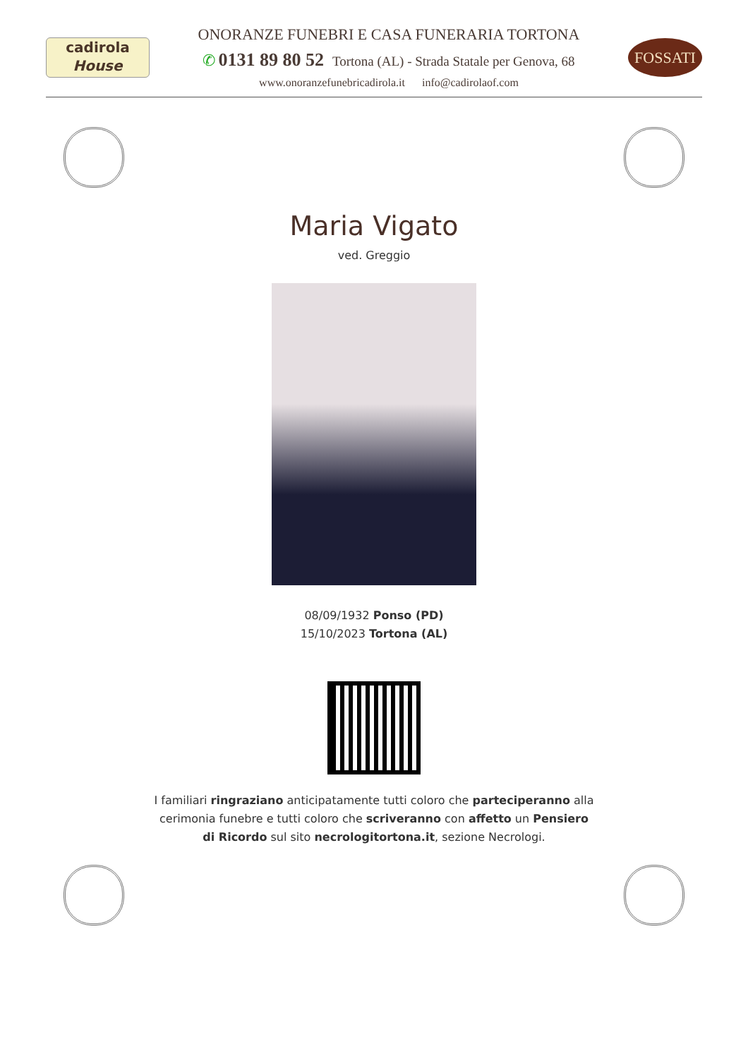cadirola
House
ONORANZE FUNEBRI E CASA FUNERARIA TORTONA
✆ 0131 89 80 52 Tortona (AL) - Strada Statale per Genova, 68
www.onoranzefunebricadirola.it info@cadirolaof.com
FOSSATI
Maria Vigato
ved. Greggio
08/09/1932 Ponso (PD)
15/10/2023 Tortona (AL)
I familiari ringraziano anticipatamente tutti coloro che parteciperanno alla cerimonia funebre e tutti coloro che scriveranno con affetto un Pensiero di Ricordo sul sito necrologitortona.it, sezione Necrologi.